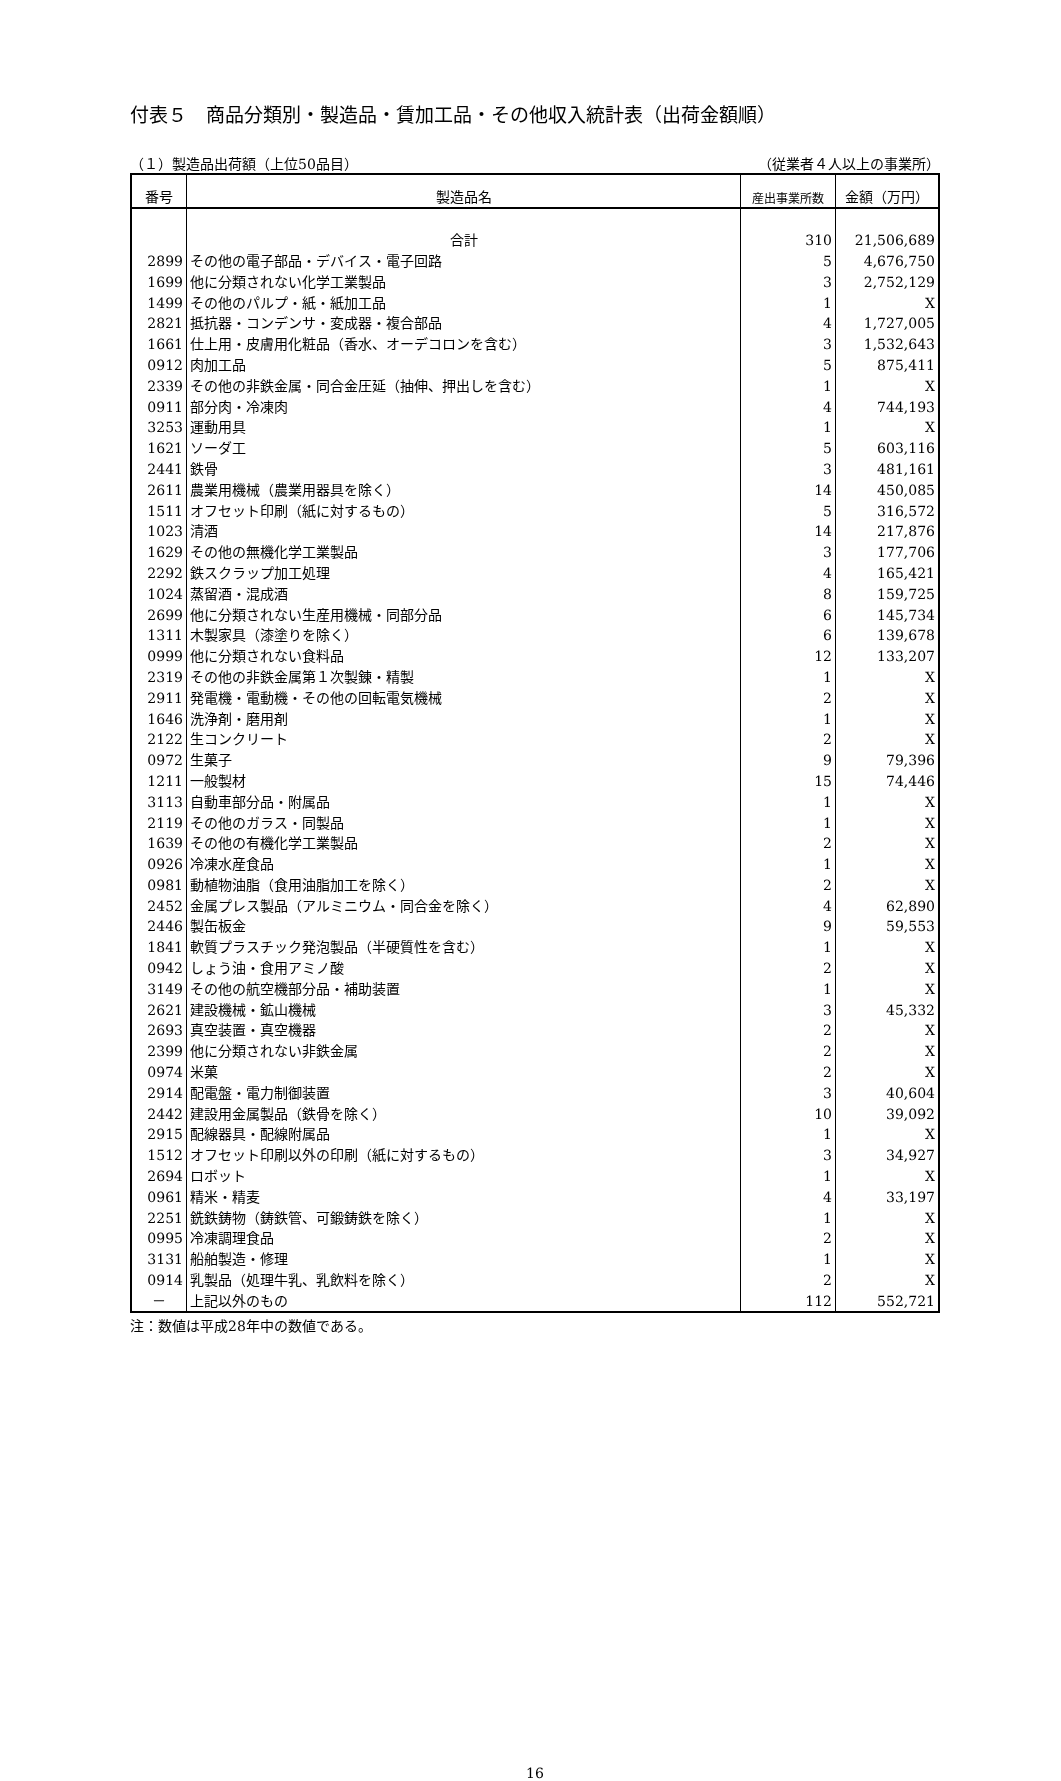付表５　商品分類別・製造品・賃加工品・その他収入統計表（出荷金額順）
（１）製造品出荷額（上位50品目） （従業者４人以上の事業所）
| 番号 | 製造品名 | 産出事業所数 | 金額（万円） |
| --- | --- | --- | --- |
| | 合計 | 310 | 21,506,689 |
| 2899 | その他の電子部品・デバイス・電子回路 | 5 | 4,676,750 |
| 1699 | 他に分類されない化学工業製品 | 3 | 2,752,129 |
| 1499 | その他のパルプ・紙・紙加工品 | 1 | X |
| 2821 | 抵抗器・コンデンサ・変成器・複合部品 | 4 | 1,727,005 |
| 1661 | 仕上用・皮膚用化粧品（香水、オーデコロンを含む） | 3 | 1,532,643 |
| 0912 | 肉加工品 | 5 | 875,411 |
| 2339 | その他の非鉄金属・同合金圧延（抽伸、押出しを含む） | 1 | X |
| 0911 | 部分肉・冷凍肉 | 4 | 744,193 |
| 3253 | 運動用具 | 1 | X |
| 1621 | ソーダ工 | 5 | 603,116 |
| 2441 | 鉄骨 | 3 | 481,161 |
| 2611 | 農業用機械（農業用器具を除く） | 14 | 450,085 |
| 1511 | オフセット印刷（紙に対するもの） | 5 | 316,572 |
| 1023 | 清酒 | 14 | 217,876 |
| 1629 | その他の無機化学工業製品 | 3 | 177,706 |
| 2292 | 鉄スクラップ加工処理 | 4 | 165,421 |
| 1024 | 蒸留酒・混成酒 | 8 | 159,725 |
| 2699 | 他に分類されない生産用機械・同部分品 | 6 | 145,734 |
| 1311 | 木製家具（漆塗りを除く） | 6 | 139,678 |
| 0999 | 他に分類されない食料品 | 12 | 133,207 |
| 2319 | その他の非鉄金属第１次製錬・精製 | 1 | X |
| 2911 | 発電機・電動機・その他の回転電気機械 | 2 | X |
| 1646 | 洗浄剤・磨用剤 | 1 | X |
| 2122 | 生コンクリート | 2 | X |
| 0972 | 生菓子 | 9 | 79,396 |
| 1211 | 一般製材 | 15 | 74,446 |
| 3113 | 自動車部分品・附属品 | 1 | X |
| 2119 | その他のガラス・同製品 | 1 | X |
| 1639 | その他の有機化学工業製品 | 2 | X |
| 0926 | 冷凍水産食品 | 1 | X |
| 0981 | 動植物油脂（食用油脂加工を除く） | 2 | X |
| 2452 | 金属プレス製品（アルミニウム・同合金を除く） | 4 | 62,890 |
| 2446 | 製缶板金 | 9 | 59,553 |
| 1841 | 軟質プラスチック発泡製品（半硬質性を含む） | 1 | X |
| 0942 | しょう油・食用アミノ酸 | 2 | X |
| 3149 | その他の航空機部分品・補助装置 | 1 | X |
| 2621 | 建設機械・鉱山機械 | 3 | 45,332 |
| 2693 | 真空装置・真空機器 | 2 | X |
| 2399 | 他に分類されない非鉄金属 | 2 | X |
| 0974 | 米菓 | 2 | X |
| 2914 | 配電盤・電力制御装置 | 3 | 40,604 |
| 2442 | 建設用金属製品（鉄骨を除く） | 10 | 39,092 |
| 2915 | 配線器具・配線附属品 | 1 | X |
| 1512 | オフセット印刷以外の印刷（紙に対するもの） | 3 | 34,927 |
| 2694 | ロボット | 1 | X |
| 0961 | 精米・精麦 | 4 | 33,197 |
| 2251 | 銑鉄鋳物（鋳鉄管、可鍛鋳鉄を除く） | 1 | X |
| 0995 | 冷凍調理食品 | 2 | X |
| 3131 | 船舶製造・修理 | 1 | X |
| 0914 | 乳製品（処理牛乳、乳飲料を除く） | 2 | X |
| － | 上記以外のもの | 112 | 552,721 |
注：数値は平成28年中の数値である。
16